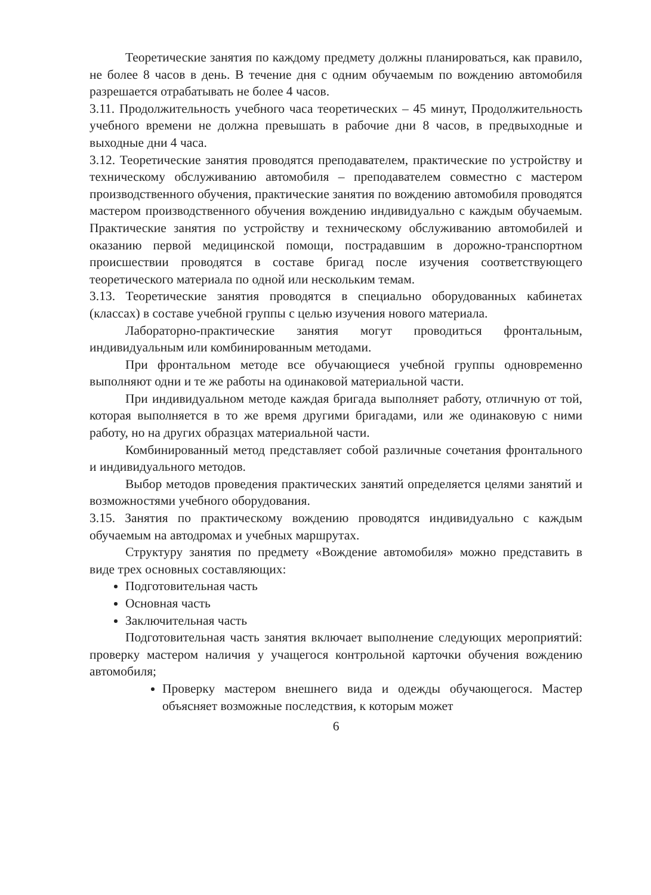Теоретические занятия по каждому предмету должны планироваться, как правило, не более 8 часов в день. В течение дня с одним обучаемым по вождению автомобиля разрешается отрабатывать не более 4 часов.
3.11. Продолжительность учебного часа теоретических – 45 минут, Продолжительность учебного времени не должна превышать в рабочие дни 8 часов, в предвыходные и выходные дни 4 часа.
3.12. Теоретические занятия проводятся преподавателем, практические по устройству и техническому обслуживанию автомобиля – преподавателем совместно с мастером производственного обучения, практические занятия по вождению автомобиля проводятся мастером производственного обучения вождению индивидуально с каждым обучаемым. Практические занятия по устройству и техническому обслуживанию автомобилей и оказанию первой медицинской помощи, пострадавшим в дорожно-транспортном происшествии проводятся в составе бригад после изучения соответствующего теоретического материала по одной или нескольким темам.
3.13. Теоретические занятия проводятся в специально оборудованных кабинетах (классах) в составе учебной группы с целью изучения нового материала.
Лабораторно-практические занятия могут проводиться фронтальным, индивидуальным или комбинированным методами.
При фронтальном методе все обучающиеся учебной группы одновременно выполняют одни и те же работы на одинаковой материальной части.
При индивидуальном методе каждая бригада выполняет работу, отличную от той, которая выполняется в то же время другими бригадами, или же одинаковую с ними работу, но на других образцах материальной части.
Комбинированный метод представляет собой различные сочетания фронтального и индивидуального методов.
Выбор методов проведения практических занятий определяется целями занятий и возможностями учебного оборудования.
3.15. Занятия по практическому вождению проводятся индивидуально с каждым обучаемым на автодромах и учебных маршрутах.
Структуру занятия по предмету «Вождение автомобиля» можно представить в виде трех основных составляющих:
Подготовительная часть
Основная часть
Заключительная часть
Подготовительная часть занятия включает выполнение следующих мероприятий: проверку мастером наличия у учащегося контрольной карточки обучения вождению автомобиля;
Проверку мастером внешнего вида и одежды обучающегося. Мастер объясняет возможные последствия, к которым может
6